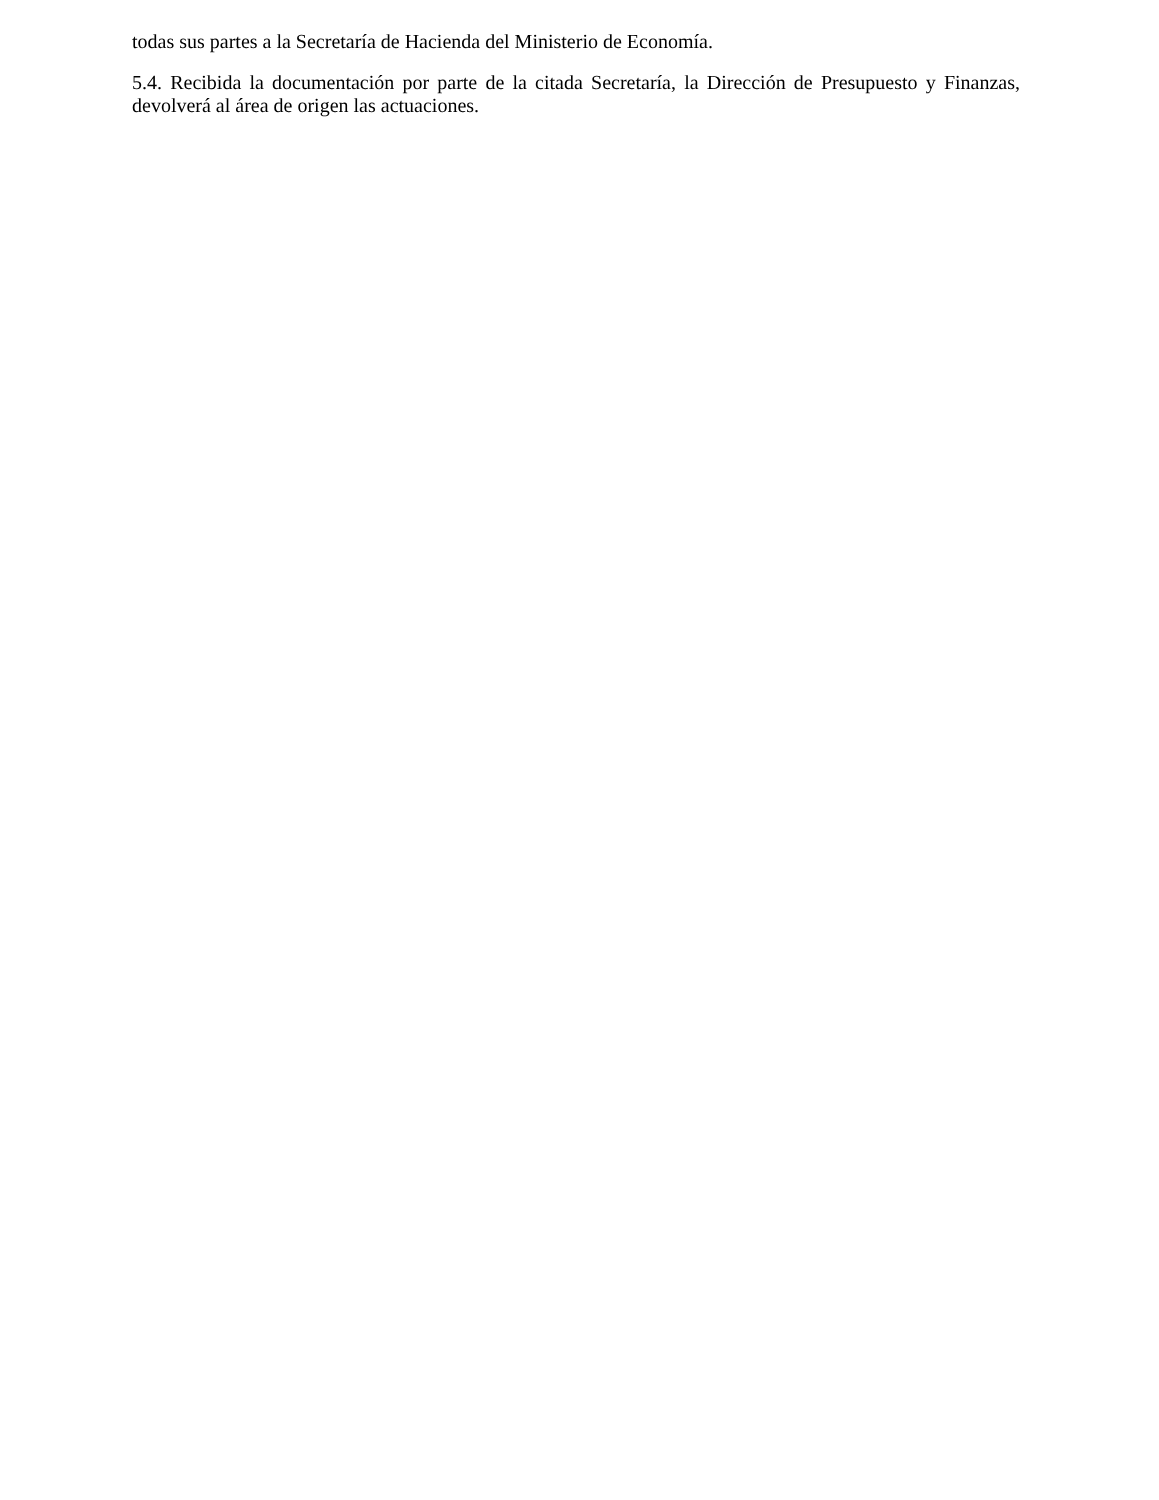todas sus partes a la Secretaría de Hacienda del Ministerio de Economía.
5.4. Recibida la documentación por parte de la citada Secretaría, la Dirección de Presupuesto y Finanzas, devolverá al área de origen las actuaciones.